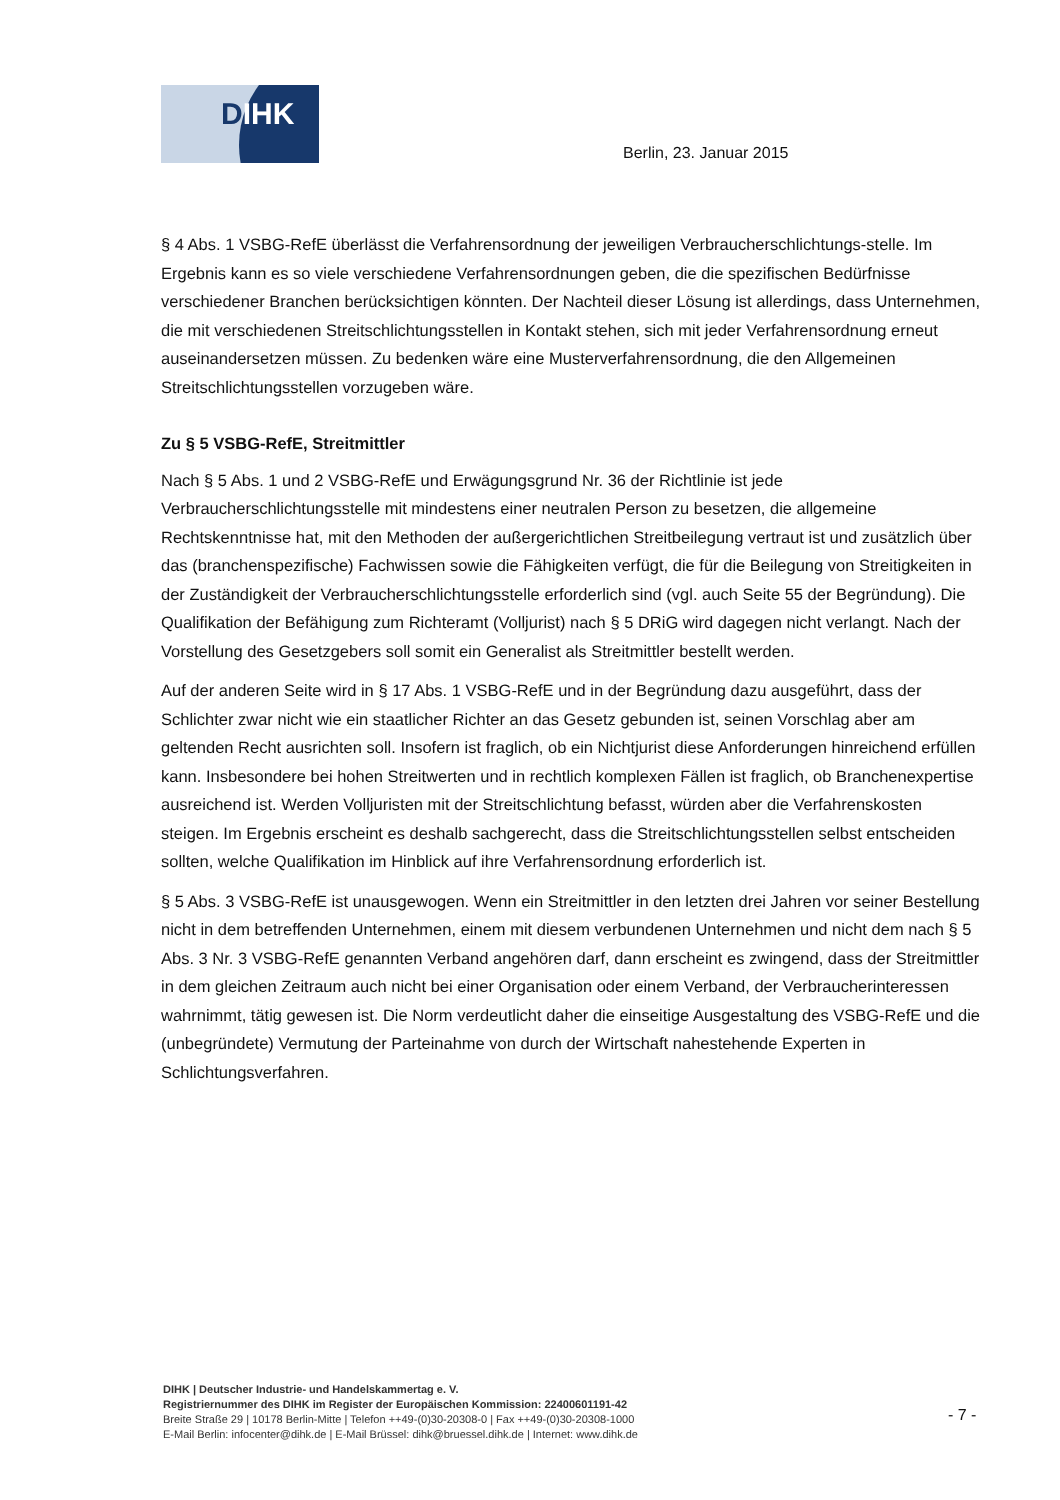DIHK
Berlin, 23. Januar 2015
§ 4 Abs. 1 VSBG-RefE überlässt die Verfahrensordnung der jeweiligen Verbraucherschlichtungs-stelle. Im Ergebnis kann es so viele verschiedene Verfahrensordnungen geben, die die spezifischen Bedürfnisse verschiedener Branchen berücksichtigen könnten. Der Nachteil dieser Lösung ist allerdings, dass Unternehmen, die mit verschiedenen Streitschlichtungsstellen in Kontakt stehen, sich mit jeder Verfahrensordnung erneut auseinandersetzen müssen. Zu bedenken wäre eine Musterverfahrensordnung, die den Allgemeinen Streitschlichtungsstellen vorzugeben wäre.
Zu § 5 VSBG-RefE, Streitmittler
Nach § 5 Abs. 1 und 2 VSBG-RefE und Erwägungsgrund Nr. 36 der Richtlinie ist jede Verbraucherschlichtungsstelle mit mindestens einer neutralen Person zu besetzen, die allgemeine Rechtskenntnisse hat, mit den Methoden der außergerichtlichen Streitbeilegung vertraut ist und zusätzlich über das (branchenspezifische) Fachwissen sowie die Fähigkeiten verfügt, die für die Beilegung von Streitigkeiten in der Zuständigkeit der Verbraucherschlichtungsstelle erforderlich sind (vgl. auch Seite 55 der Begründung). Die Qualifikation der Befähigung zum Richteramt (Volljurist) nach § 5 DRiG wird dagegen nicht verlangt. Nach der Vorstellung des Gesetzgebers soll somit ein Generalist als Streitmittler bestellt werden.
Auf der anderen Seite wird in § 17 Abs. 1 VSBG-RefE und in der Begründung dazu ausgeführt, dass der Schlichter zwar nicht wie ein staatlicher Richter an das Gesetz gebunden ist, seinen Vorschlag aber am geltenden Recht ausrichten soll. Insofern ist fraglich, ob ein Nichtjurist diese Anforderungen hinreichend erfüllen kann. Insbesondere bei hohen Streitwerten und in rechtlich komplexen Fällen ist fraglich, ob Branchenexpertise ausreichend ist. Werden Volljuristen mit der Streitschlichtung befasst, würden aber die Verfahrenskosten steigen. Im Ergebnis erscheint es deshalb sachgerecht, dass die Streitschlichtungsstellen selbst entscheiden sollten, welche Qualifikation im Hinblick auf ihre Verfahrensordnung erforderlich ist.
§ 5 Abs. 3 VSBG-RefE ist unausgewogen. Wenn ein Streitmittler in den letzten drei Jahren vor seiner Bestellung nicht in dem betreffenden Unternehmen, einem mit diesem verbundenen Unternehmen und nicht dem nach § 5 Abs. 3 Nr. 3 VSBG-RefE genannten Verband angehören darf, dann erscheint es zwingend, dass der Streitmittler in dem gleichen Zeitraum auch nicht bei einer Organisation oder einem Verband, der Verbraucherinteressen wahrnimmt, tätig gewesen ist. Die Norm verdeutlicht daher die einseitige Ausgestaltung des VSBG-RefE und die (unbegründete) Vermutung der Parteinahme von durch der Wirtschaft nahestehende Experten in Schlichtungsverfahren.
DIHK | Deutscher Industrie- und Handelskammertag e. V.
Registriernummer des DIHK im Register der Europäischen Kommission: 22400601191-42
Breite Straße 29 | 10178 Berlin-Mitte | Telefon ++49-(0)30-20308-0 | Fax ++49-(0)30-20308-1000
E-Mail Berlin: infocenter@dihk.de | E-Mail Brüssel: dihk@bruessel.dihk.de | Internet: www.dihk.de
- 7 -